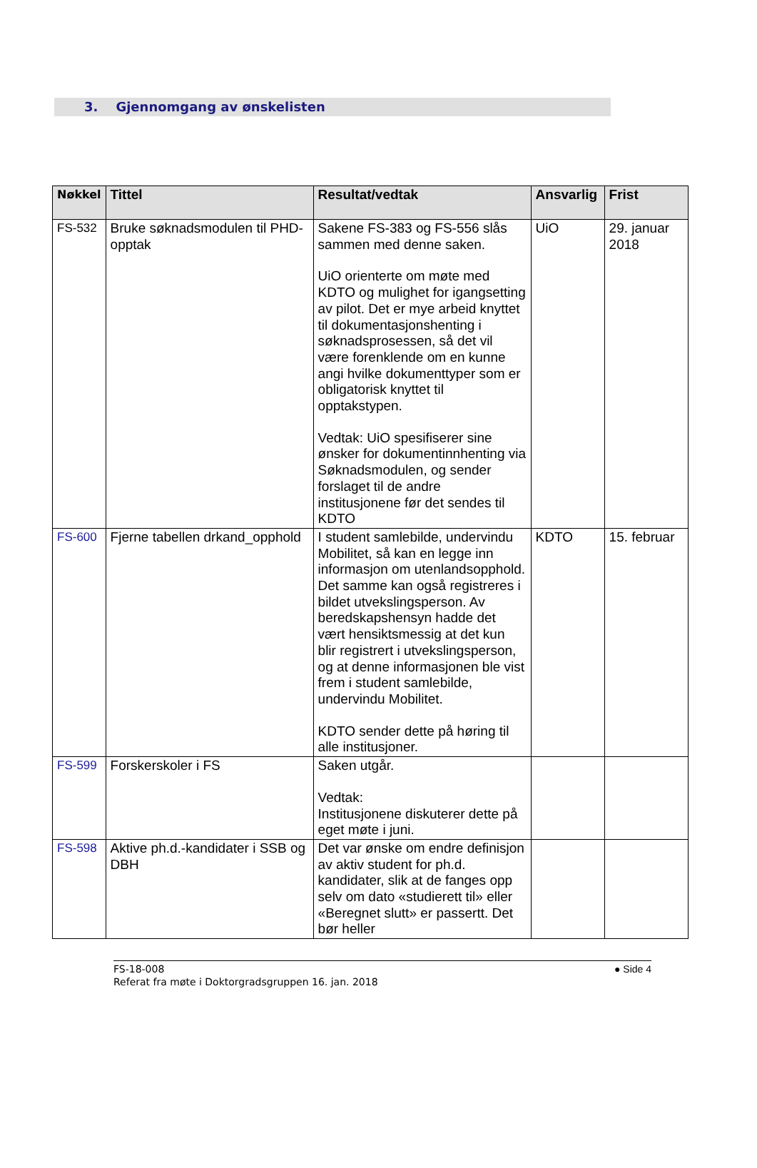3. Gjennomgang av ønskelisten
| Nøkkel | Tittel | Resultat/vedtak | Ansvarlig | Frist |
| --- | --- | --- | --- | --- |
| FS-532 | Bruke søknadsmodulen til PHD-opptak | Sakene FS-383 og FS-556 slås sammen med denne saken. UiO orienterte om møte med KDTO og mulighet for igangsetting av pilot. Det er mye arbeid knyttet til dokumentasjonshenting i søknadsprosessen, så det vil være forenklende om en kunne angi hvilke dokumenttyper som er obligatorisk knyttet til opptakstypen. Vedtak: UiO spesifiserer sine ønsker for dokumentinnhenting via Søknadsmodulen, og sender forslaget til de andre institusjonene før det sendes til KDTO | UiO | 29. januar 2018 |
| FS-600 | Fjerne tabellen drkand_opphold | I student samlebilde, undervindu Mobilitet, så kan en legge inn informasjon om utenlandsopphold. Det samme kan også registreres i bildet utvekslingsperson. Av beredskapshensyn hadde det vært hensiktsmessig at det kun blir registrert i utvekslingsperson, og at denne informasjonen ble vist frem i student samlebilde, undervindu Mobilitet. KDTO sender dette på høring til alle institusjoner. | KDTO | 15. februar |
| FS-599 | Forskerskoler i FS | Saken utgår. Vedtak: Institusjonene diskuterer dette på eget møte i juni. | | |
| FS-598 | Aktive ph.d.-kandidater i SSB og DBH | Det var ønske om endre definisjon av aktiv student for ph.d. kandidater, slik at de fanges opp selv om dato «studierett til» eller «Beregnet slutt» er passertt. Det bør heller | | |
FS-18-008
Referat fra møte i Doktorgradsgruppen 16. jan. 2018
● Side 4